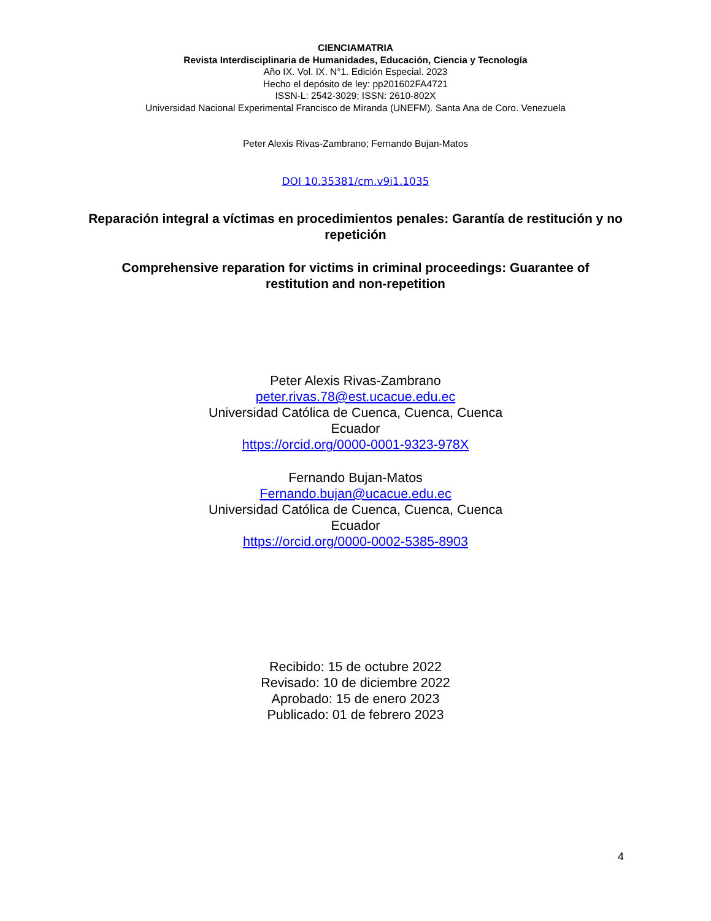CIENCIAMATRIA
Revista Interdisciplinaria de Humanidades, Educación, Ciencia y Tecnología
Año IX. Vol. IX. N°1. Edición Especial. 2023
Hecho el depósito de ley: pp201602FA4721
ISSN-L: 2542-3029; ISSN: 2610-802X
Universidad Nacional Experimental Francisco de Miranda (UNEFM). Santa Ana de Coro. Venezuela
Peter Alexis Rivas-Zambrano; Fernando Bujan-Matos
DOI 10.35381/cm.v9i1.1035
Reparación integral a víctimas en procedimientos penales: Garantía de restitución y no repetición
Comprehensive reparation for victims in criminal proceedings: Guarantee of restitution and non-repetition
Peter Alexis Rivas-Zambrano
peter.rivas.78@est.ucacue.edu.ec
Universidad Católica de Cuenca, Cuenca, Cuenca
Ecuador
https://orcid.org/0000-0001-9323-978X
Fernando Bujan-Matos
Fernando.bujan@ucacue.edu.ec
Universidad Católica de Cuenca, Cuenca, Cuenca
Ecuador
https://orcid.org/0000-0002-5385-8903
Recibido: 15 de octubre 2022
Revisado: 10 de diciembre 2022
Aprobado: 15 de enero 2023
Publicado: 01 de febrero 2023
4